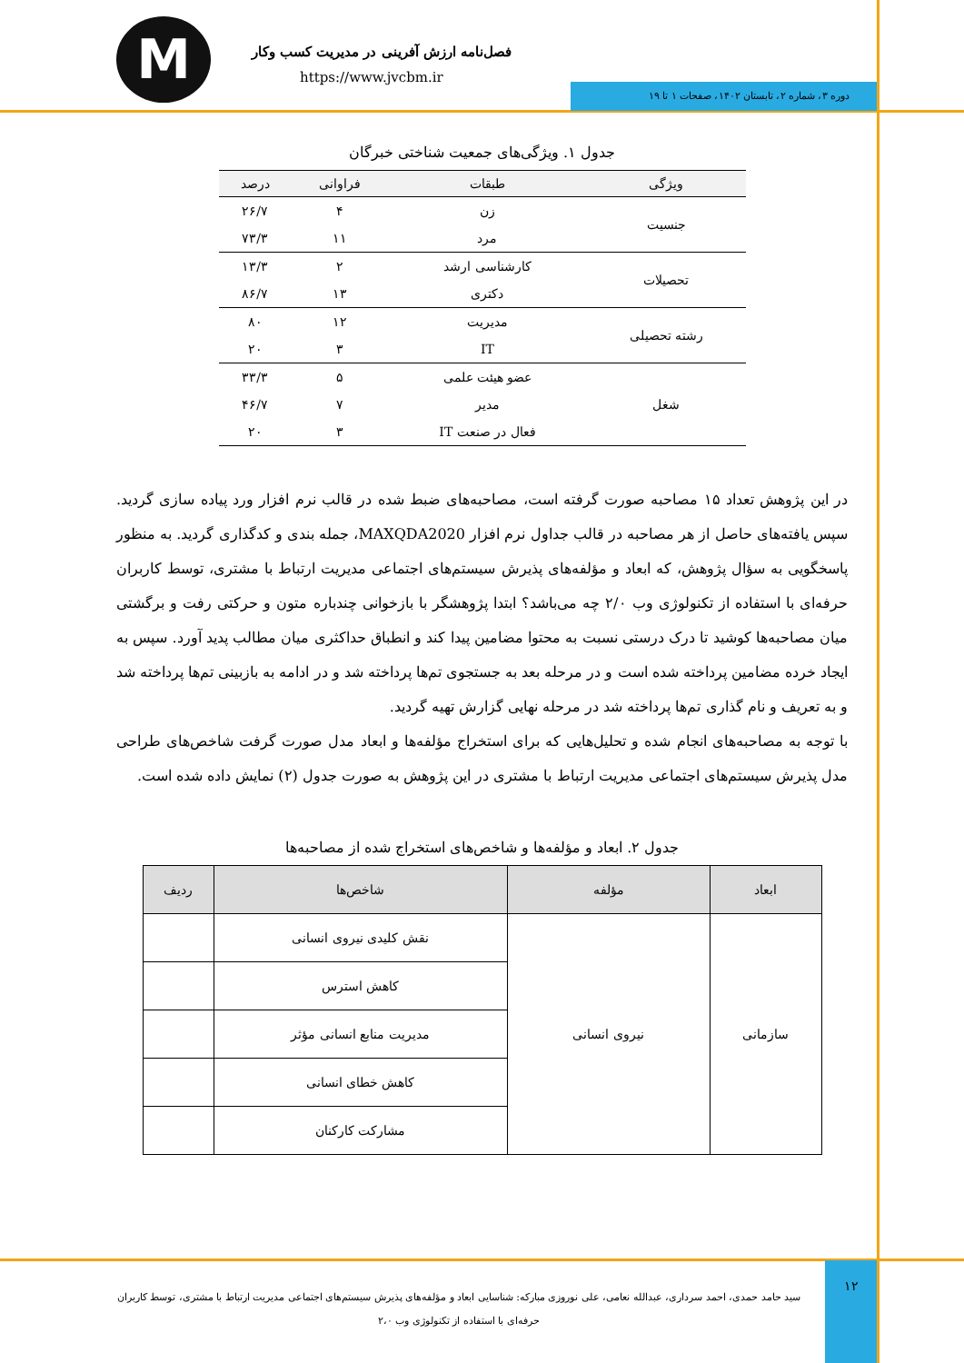M
فصل‌نامه ارزش آفرینی در مدیریت کسب وکار
https://www.jvcbm.ir
دوره ۳، شماره ۲، تابستان ۱۴۰۲، صفحات ۱ تا ۱۹
جدول ۱. ویژگی‌های جمعیت شناختی خبرگان
| ویژگی | طبقات | فراوانی | درصد |
| --- | --- | --- | --- |
| جنسیت | زن | ۴ | ۲۶/۷ |
| | مرد | ۱۱ | ۷۳/۳ |
| تحصیلات | کارشناسی ارشد | ۲ | ۱۳/۳ |
| | دکتری | ۱۳ | ۸۶/۷ |
| رشته تحصیلی | مدیریت | ۱۲ | ۸۰ |
| | IT | ۳ | ۲۰ |
| شغل | عضو هیئت علمی | ۵ | ۳۳/۳ |
| | مدیر | ۷ | ۴۶/۷ |
| | فعال در صنعت IT | ۳ | ۲۰ |
در این پژوهش تعداد ۱۵ مصاحبه صورت گرفته است، مصاحبه‌های ضبط شده در قالب نرم افزار ورد پیاده سازی گردید. سپس یافته‌های حاصل از هر مصاحبه در قالب جداول نرم افزار MAXQDA2020، جمله بندی و کدگذاری گردید. به منظور پاسخگویی به سؤال پژوهش، که ابعاد و مؤلفه‌های پذیرش سیستم‌های اجتماعی مدیریت ارتباط با مشتری، توسط کاربران حرفه‌ای با استفاده از تکنولوژی وب ۲/۰ چه می‌باشد؟ ابتدا پژوهشگر با بازخوانی چندباره متون و حرکتی رفت و برگشتی میان مصاحبه‌ها کوشید تا درک درستی نسبت به محتوا مضامین پیدا کند و انطباق حداکثری میان مطالب پدید آورد. سپس به ایجاد خرده مضامین پرداخته شده است و در مرحله بعد به جستجوی تم‌ها پرداخته شد و در ادامه به بازبینی تم‌ها پرداخته شد و به تعریف و نام گذاری تم‌ها پرداخته شد در مرحله نهایی گزارش تهیه گردید.
با توجه به مصاحبه‌های انجام شده و تحلیل‌هایی که برای استخراج مؤلفه‌ها و ابعاد مدل صورت گرفت شاخص‌های طراحی مدل پذیرش سیستم‌های اجتماعی مدیریت ارتباط با مشتری در این پژوهش به صورت جدول (۲) نمایش داده شده است.
جدول ۲. ابعاد و مؤلفه‌ها و شاخص‌های استخراج شده از مصاحبه‌ها
| ابعاد | مؤلفه | شاخص‌ها | ردیف |
| --- | --- | --- | --- |
| سازمانی | نیروی انسانی | نقش کلیدی نیروی انسانی | |
| | | کاهش استرس | |
| | | مدیریت منابع انسانی مؤثر | |
| | | کاهش خطای انسانی | |
| | | مشارکت کارکنان | |
۱۲
سید حامد حمدی، احمد سرداری، عبدالله نعامی، علی نوروزی مبارکه: شناسایی ابعاد و مؤلفه‌های پذیرش سیستم‌های اجتماعی مدیریت ارتباط با مشتری، توسط کاربران حرفه‌ای با استفاده از تکنولوژی وب ۲،۰